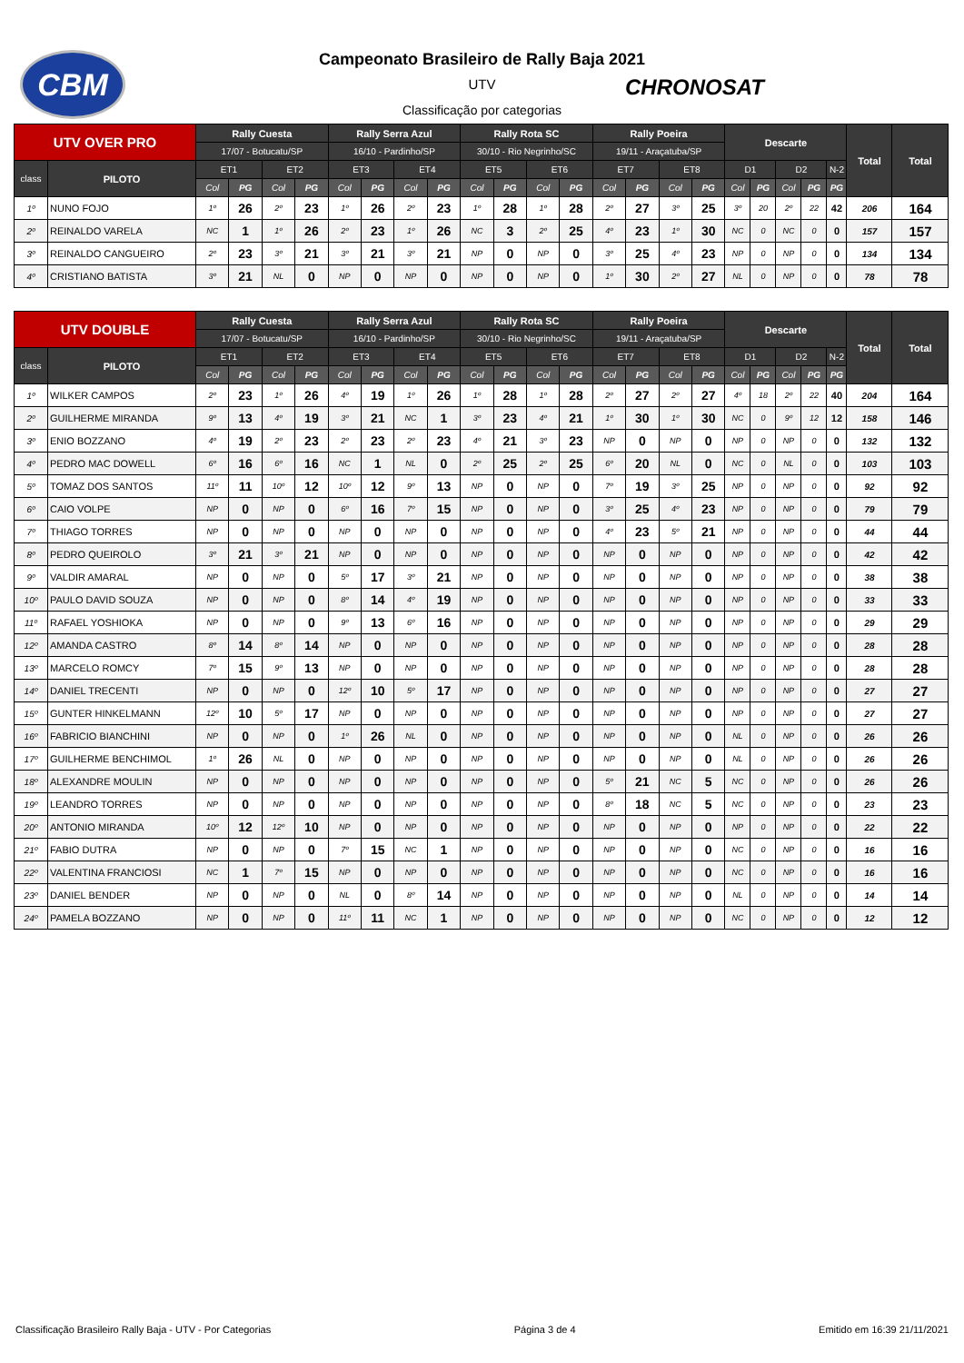CBM
Campeonato Brasileiro de Rally Baja 2021
UTV
Classificação por categorias
CHRONOSAT
| UTV OVER PRO | | Rally Cuesta | | | | Rally Serra Azul | | | | Rally Rota SC | | | | Rally Poeira | | | | Descarte | | | | | Total | Total |
| --- | --- | --- | --- | --- | --- | --- | --- | --- | --- | --- | --- | --- | --- | --- | --- | --- | --- | --- | --- | --- | --- | --- | --- | --- |
| | | 17/07 - Botucatu/SP | | | | 16/10 - Pardinho/SP | | | | 30/10 - Rio Negrinho/SC | | | | 19/11 - Araçatuba/SP | | | | | | | | | | |
| class | PILOTO | ET1 | | ET2 | | ET3 | | ET4 | | ET5 | | ET6 | | ET7 | | ET8 | | D1 | | D2 | | N-2 | | |
| | | Col | PG | Col | PG | Col | PG | Col | PG | Col | PG | Col | PG | Col | PG | Col | PG | Col | PG | Col | PG | PG | | |
| 1º | NUNO FOJO | 1º | 26 | 2º | 23 | 1º | 26 | 2º | 23 | 1º | 28 | 1º | 28 | 2º | 27 | 3º | 25 | 3º | 20 | 2º | 22 | 42 | 206 | 164 |
| 2º | REINALDO VARELA | NC | 1 | 1º | 26 | 2º | 23 | 1º | 26 | NC | 3 | 2º | 25 | 4º | 23 | 1º | 30 | NC | 0 | NC | 0 | 0 | 157 | 157 |
| 3º | REINALDO CANGUEIRO | 2º | 23 | 3º | 21 | 3º | 21 | 3º | 21 | NP | 0 | NP | 0 | 3º | 25 | 4º | 23 | NP | 0 | NP | 0 | 0 | 134 | 134 |
| 4º | CRISTIANO BATISTA | 3º | 21 | NL | 0 | NP | 0 | NP | 0 | NP | 0 | NP | 0 | 1º | 30 | 2º | 27 | NL | 0 | NP | 0 | 0 | 78 | 78 |
| UTV DOUBLE | | Rally Cuesta | | | | Rally Serra Azul | | | | Rally Rota SC | | | | Rally Poeira | | | | Descarte | | | | | Total | Total |
| --- | --- | --- | --- | --- | --- | --- | --- | --- | --- | --- | --- | --- | --- | --- | --- | --- | --- | --- | --- | --- | --- | --- | --- | --- |
| | | 17/07 - Botucatu/SP | | | | 16/10 - Pardinho/SP | | | | 30/10 - Rio Negrinho/SC | | | | 19/11 - Araçatuba/SP | | | | | | | | | | |
| class | PILOTO | ET1 | | ET2 | | ET3 | | ET4 | | ET5 | | ET6 | | ET7 | | ET8 | | D1 | | D2 | | N-2 | | |
| | | Col | PG | Col | PG | Col | PG | Col | PG | Col | PG | Col | PG | Col | PG | Col | PG | Col | PG | Col | PG | PG | | |
| 1º | WILKER CAMPOS | 2º | 23 | 1º | 26 | 4º | 19 | 1º | 26 | 1º | 28 | 1º | 28 | 2º | 27 | 2º | 27 | 4º | 18 | 2º | 22 | 40 | 204 | 164 |
| 2º | GUILHERME MIRANDA | 9º | 13 | 4º | 19 | 3º | 21 | NC | 1 | 3º | 23 | 4º | 21 | 1º | 30 | 1º | 30 | NC | 0 | 9º | 12 | 12 | 158 | 146 |
| 3º | ENIO BOZZANO | 4º | 19 | 2º | 23 | 2º | 23 | 2º | 23 | 4º | 21 | 3º | 23 | NP | 0 | NP | 0 | NP | 0 | NP | 0 | 0 | 132 | 132 |
| 4º | PEDRO MAC DOWELL | 6º | 16 | 6º | 16 | NC | 1 | NL | 0 | 2º | 25 | 2º | 25 | 6º | 20 | NL | 0 | NC | 0 | NL | 0 | 0 | 103 | 103 |
| 5º | TOMAZ DOS SANTOS | 11º | 11 | 10º | 12 | 10º | 12 | 9º | 13 | NP | 0 | NP | 0 | 7º | 19 | 3º | 25 | NP | 0 | NP | 0 | 0 | 92 | 92 |
| 6º | CAIO VOLPE | NP | 0 | NP | 0 | 6º | 16 | 7º | 15 | NP | 0 | NP | 0 | 3º | 25 | 4º | 23 | NP | 0 | NP | 0 | 0 | 79 | 79 |
| 7º | THIAGO TORRES | NP | 0 | NP | 0 | NP | 0 | NP | 0 | NP | 0 | NP | 0 | 4º | 23 | 5º | 21 | NP | 0 | NP | 0 | 0 | 44 | 44 |
| 8º | PEDRO QUEIROLO | 3º | 21 | 3º | 21 | NP | 0 | NP | 0 | NP | 0 | NP | 0 | NP | 0 | NP | 0 | NP | 0 | NP | 0 | 0 | 42 | 42 |
| 9º | VALDIR AMARAL | NP | 0 | NP | 0 | 5º | 17 | 3º | 21 | NP | 0 | NP | 0 | NP | 0 | NP | 0 | NP | 0 | NP | 0 | 0 | 38 | 38 |
| 10º | PAULO DAVID SOUZA | NP | 0 | NP | 0 | 8º | 14 | 4º | 19 | NP | 0 | NP | 0 | NP | 0 | NP | 0 | NP | 0 | NP | 0 | 0 | 33 | 33 |
| 11º | RAFAEL YOSHIOKA | NP | 0 | NP | 0 | 9º | 13 | 6º | 16 | NP | 0 | NP | 0 | NP | 0 | NP | 0 | NP | 0 | NP | 0 | 0 | 29 | 29 |
| 12º | AMANDA CASTRO | 8º | 14 | 8º | 14 | NP | 0 | NP | 0 | NP | 0 | NP | 0 | NP | 0 | NP | 0 | NP | 0 | NP | 0 | 0 | 28 | 28 |
| 13º | MARCELO ROMCY | 7º | 15 | 9º | 13 | NP | 0 | NP | 0 | NP | 0 | NP | 0 | NP | 0 | NP | 0 | NP | 0 | NP | 0 | 0 | 28 | 28 |
| 14º | DANIEL TRECENTI | NP | 0 | NP | 0 | 12º | 10 | 5º | 17 | NP | 0 | NP | 0 | NP | 0 | NP | 0 | NP | 0 | NP | 0 | 0 | 27 | 27 |
| 15º | GUNTER HINKELMANN | 12º | 10 | 5º | 17 | NP | 0 | NP | 0 | NP | 0 | NP | 0 | NP | 0 | NP | 0 | NP | 0 | NP | 0 | 0 | 27 | 27 |
| 16º | FABRICIO BIANCHINI | NP | 0 | NP | 0 | 1º | 26 | NL | 0 | NP | 0 | NP | 0 | NP | 0 | NP | 0 | NL | 0 | NP | 0 | 0 | 26 | 26 |
| 17º | GUILHERME BENCHIMOL | 1º | 26 | NL | 0 | NP | 0 | NP | 0 | NP | 0 | NP | 0 | NP | 0 | NP | 0 | NL | 0 | NP | 0 | 0 | 26 | 26 |
| 18º | ALEXANDRE MOULIN | NP | 0 | NP | 0 | NP | 0 | NP | 0 | NP | 0 | NP | 0 | 5º | 21 | NC | 5 | NC | 0 | NP | 0 | 0 | 26 | 26 |
| 19º | LEANDRO TORRES | NP | 0 | NP | 0 | NP | 0 | NP | 0 | NP | 0 | NP | 0 | 8º | 18 | NC | 5 | NC | 0 | NP | 0 | 0 | 23 | 23 |
| 20º | ANTONIO MIRANDA | 10º | 12 | 12º | 10 | NP | 0 | NP | 0 | NP | 0 | NP | 0 | NP | 0 | NP | 0 | NP | 0 | NP | 0 | 0 | 22 | 22 |
| 21º | FABIO DUTRA | NP | 0 | NP | 0 | 7º | 15 | NC | 1 | NP | 0 | NP | 0 | NP | 0 | NP | 0 | NC | 0 | NP | 0 | 0 | 16 | 16 |
| 22º | VALENTINA FRANCIOSI | NC | 1 | 7º | 15 | NP | 0 | NP | 0 | NP | 0 | NP | 0 | NP | 0 | NP | 0 | NC | 0 | NP | 0 | 0 | 16 | 16 |
| 23º | DANIEL BENDER | NP | 0 | NP | 0 | NL | 0 | 8º | 14 | NP | 0 | NP | 0 | NP | 0 | NP | 0 | NL | 0 | NP | 0 | 0 | 14 | 14 |
| 24º | PAMELA BOZZANO | NP | 0 | NP | 0 | 11º | 11 | NC | 1 | NP | 0 | NP | 0 | NP | 0 | NP | 0 | NC | 0 | NP | 0 | 0 | 12 | 12 |
Classificação Brasileiro Rally Baja - UTV - Por Categorias Página 3 de 4 Emitido em 16:39 21/11/2021